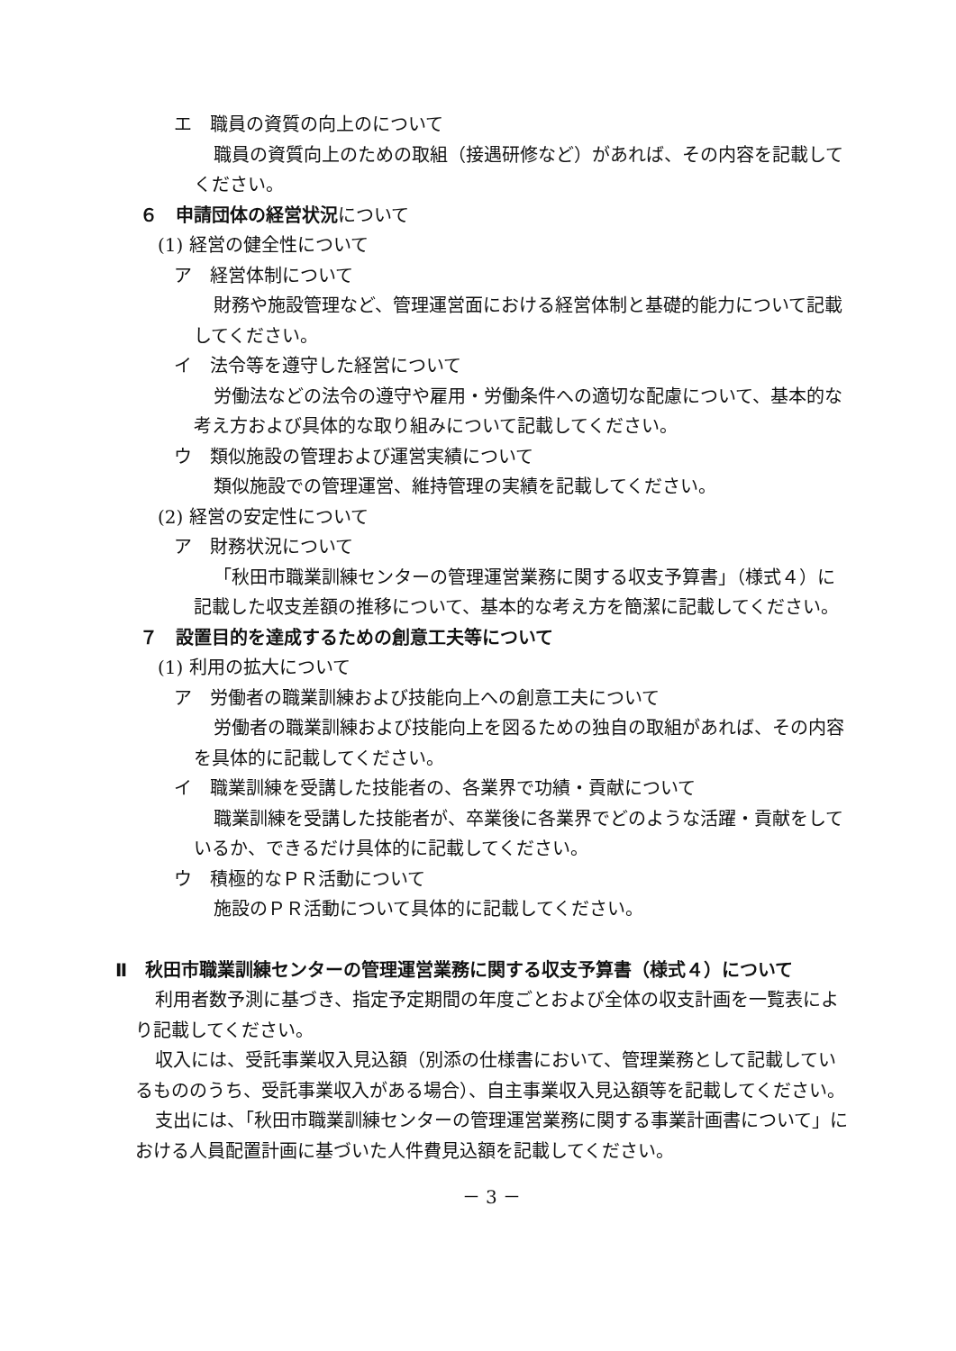エ　職員の資質の向上のについて
職員の資質向上のための取組（接遇研修など）があれば、その内容を記載してください。
６　申請団体の経営状況について
(1) 経営の健全性について
ア　経営体制について
財務や施設管理など、管理運営面における経営体制と基礎的能力について記載してください。
イ　法令等を遵守した経営について
労働法などの法令の遵守や雇用・労働条件への適切な配慮について、基本的な考え方および具体的な取り組みについて記載してください。
ウ　類似施設の管理および運営実績について
類似施設での管理運営、維持管理の実績を記載してください。
(2) 経営の安定性について
ア　財務状況について
「秋田市職業訓練センターの管理運営業務に関する収支予算書」（様式４）に記載した収支差額の推移について、基本的な考え方を簡潔に記載してください。
７　設置目的を達成するための創意工夫等について
(1) 利用の拡大について
ア　労働者の職業訓練および技能向上への創意工夫について
労働者の職業訓練および技能向上を図るための独自の取組があれば、その内容を具体的に記載してください。
イ　職業訓練を受講した技能者の、各業界で功績・貢献について
職業訓練を受講した技能者が、卒業後に各業界でどのような活躍・貢献をしているか、できるだけ具体的に記載してください。
ウ　積極的なＰＲ活動について
施設のＰＲ活動について具体的に記載してください。
Ⅱ　秋田市職業訓練センターの管理運営業務に関する収支予算書（様式４）について
利用者数予測に基づき、指定予定期間の年度ごとおよび全体の収支計画を一覧表により記載してください。
収入には、受託事業収入見込額（別添の仕様書において、管理業務として記載しているもののうち、受託事業収入がある場合）、自主事業収入見込額等を記載してください。
支出には、「秋田市職業訓練センターの管理運営業務に関する事業計画書について」における人員配置計画に基づいた人件費見込額を記載してください。
－ 3 －